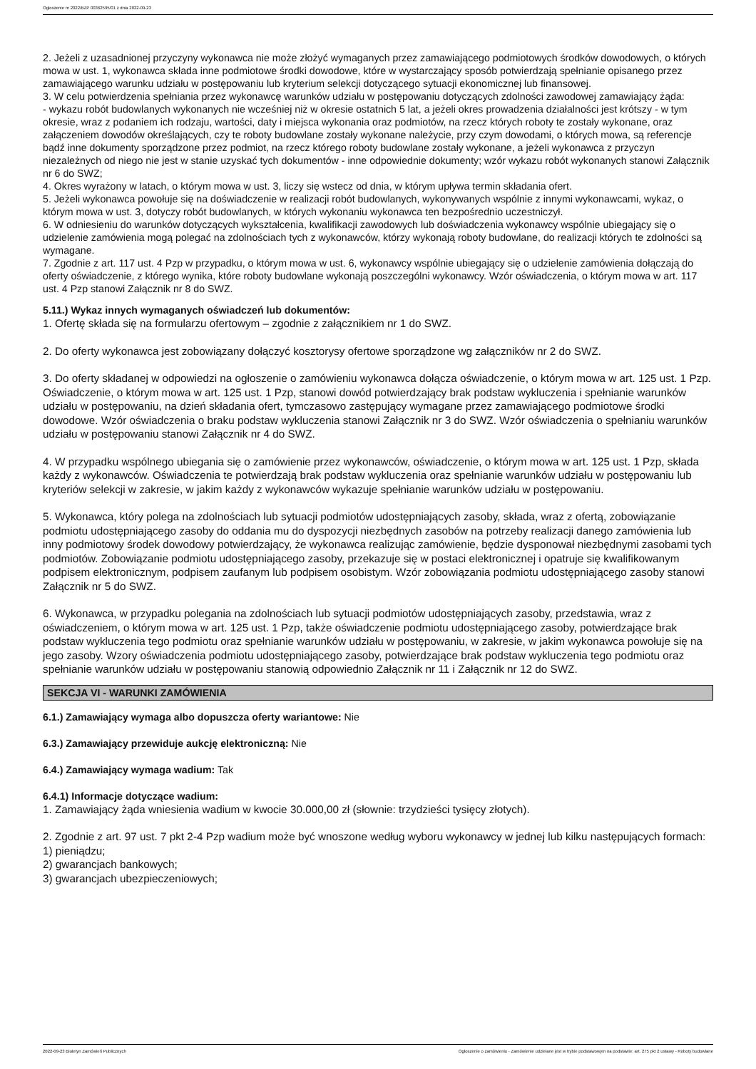Ogłoszenie nr 2022/BZP 00362595/01 z dnia 2022-09-23
2. Jeżeli z uzasadnionej przyczyny wykonawca nie może złożyć wymaganych przez zamawiającego podmiotowych środków dowodowych, o których mowa w ust. 1, wykonawca składa inne podmiotowe środki dowodowe, które w wystarczający sposób potwierdzają spełnianie opisanego przez zamawiającego warunku udziału w postępowaniu lub kryterium selekcji dotyczącego sytuacji ekonomicznej lub finansowej.
3. W celu potwierdzenia spełniania przez wykonawcę warunków udziału w postępowaniu dotyczących zdolności zawodowej zamawiający żąda:
- wykazu robót budowlanych wykonanych nie wcześniej niż w okresie ostatnich 5 lat, a jeżeli okres prowadzenia działalności jest krótszy - w tym okresie, wraz z podaniem ich rodzaju, wartości, daty i miejsca wykonania oraz podmiotów, na rzecz których roboty te zostały wykonane, oraz załączeniem dowodów określających, czy te roboty budowlane zostały wykonane należycie, przy czym dowodami, o których mowa, są referencje bądź inne dokumenty sporządzone przez podmiot, na rzecz którego roboty budowlane zostały wykonane, a jeżeli wykonawca z przyczyn niezależnych od niego nie jest w stanie uzyskać tych dokumentów - inne odpowiednie dokumenty; wzór wykazu robót wykonanych stanowi Załącznik nr 6 do SWZ;
4. Okres wyrażony w latach, o którym mowa w ust. 3, liczy się wstecz od dnia, w którym upływa termin składania ofert.
5. Jeżeli wykonawca powołuje się na doświadczenie w realizacji robót budowlanych, wykonywanych wspólnie z innymi wykonawcami, wykaz, o którym mowa w ust. 3, dotyczy robót budowlanych, w których wykonaniu wykonawca ten bezpośrednio uczestniczył.
6. W odniesieniu do warunków dotyczących wykształcenia, kwalifikacji zawodowych lub doświadczenia wykonawcy wspólnie ubiegający się o udzielenie zamówienia mogą polegać na zdolnościach tych z wykonawców, którzy wykonają roboty budowlane, do realizacji których te zdolności są wymagane.
7. Zgodnie z art. 117 ust. 4 Pzp w przypadku, o którym mowa w ust. 6, wykonawcy wspólnie ubiegający się o udzielenie zamówienia dołączają do oferty oświadczenie, z którego wynika, które roboty budowlane wykonają poszczególni wykonawcy. Wzór oświadczenia, o którym mowa w art. 117 ust. 4 Pzp stanowi Załącznik nr 8 do SWZ.
5.11.) Wykaz innych wymaganych oświadczeń lub dokumentów:
1. Ofertę składa się na formularzu ofertowym – zgodnie z załącznikiem nr 1 do SWZ.
2. Do oferty wykonawca jest zobowiązany dołączyć kosztorysy ofertowe sporządzone wg załączników nr 2 do SWZ.
3. Do oferty składanej w odpowiedzi na ogłoszenie o zamówieniu wykonawca dołącza oświadczenie, o którym mowa w art. 125 ust. 1 Pzp. Oświadczenie, o którym mowa w art. 125 ust. 1 Pzp, stanowi dowód potwierdzający brak podstaw wykluczenia i spełnianie warunków udziału w postępowaniu, na dzień składania ofert, tymczasowo zastępujący wymagane przez zamawiającego podmiotowe środki dowodowe. Wzór oświadczenia o braku podstaw wykluczenia stanowi Załącznik nr 3 do SWZ. Wzór oświadczenia o spełnianiu warunków udziału w postępowaniu stanowi Załącznik nr 4 do SWZ.
4. W przypadku wspólnego ubiegania się o zamówienie przez wykonawców, oświadczenie, o którym mowa w art. 125 ust. 1 Pzp, składa każdy z wykonawców. Oświadczenia te potwierdzają brak podstaw wykluczenia oraz spełnianie warunków udziału w postępowaniu lub kryteriów selekcji w zakresie, w jakim każdy z wykonawców wykazuje spełnianie warunków udziału w postępowaniu.
5. Wykonawca, który polega na zdolnościach lub sytuacji podmiotów udostępniających zasoby, składa, wraz z ofertą, zobowiązanie podmiotu udostępniającego zasoby do oddania mu do dyspozycji niezbędnych zasobów na potrzeby realizacji danego zamówienia lub inny podmiotowy środek dowodowy potwierdzający, że wykonawca realizując zamówienie, będzie dysponował niezbędnymi zasobami tych podmiotów. Zobowiązanie podmiotu udostępniającego zasoby, przekazuje się w postaci elektronicznej i opatruje się kwalifikowanym podpisem elektronicznym, podpisem zaufanym lub podpisem osobistym. Wzór zobowiązania podmiotu udostępniającego zasoby stanowi Załącznik nr 5 do SWZ.
6. Wykonawca, w przypadku polegania na zdolnościach lub sytuacji podmiotów udostępniających zasoby, przedstawia, wraz z oświadczeniem, o którym mowa w art. 125 ust. 1 Pzp, także oświadczenie podmiotu udostępniającego zasoby, potwierdzające brak podstaw wykluczenia tego podmiotu oraz spełnianie warunków udziału w postępowaniu, w zakresie, w jakim wykonawca powołuje się na jego zasoby. Wzory oświadczenia podmiotu udostępniającego zasoby, potwierdzające brak podstaw wykluczenia tego podmiotu oraz spełnianie warunków udziału w postępowaniu stanowią odpowiednio Załącznik nr 11 i Załącznik nr 12 do SWZ.
SEKCJA VI - WARUNKI ZAMÓWIENIA
6.1.) Zamawiający wymaga albo dopuszcza oferty wariantowe: Nie
6.3.) Zamawiający przewiduje aukcję elektroniczną: Nie
6.4.) Zamawiający wymaga wadium: Tak
6.4.1) Informacje dotyczące wadium:
1. Zamawiający żąda wniesienia wadium w kwocie 30.000,00 zł (słownie: trzydzieści tysięcy złotych).
2. Zgodnie z art. 97 ust. 7 pkt 2-4 Pzp wadium może być wnoszone według wyboru wykonawcy w jednej lub kilku następujących formach:
1) pieniądzu;
2) gwarancjach bankowych;
3) gwarancjach ubezpieczeniowych;
2022-09-23 Biuletyn Zamówień Publicznych Ogłoszenie o zamówieniu - Zamówienie udzielane jest w trybie podstawowym na podstawie: art. 275 pkt 2 ustawy - Roboty budowlane